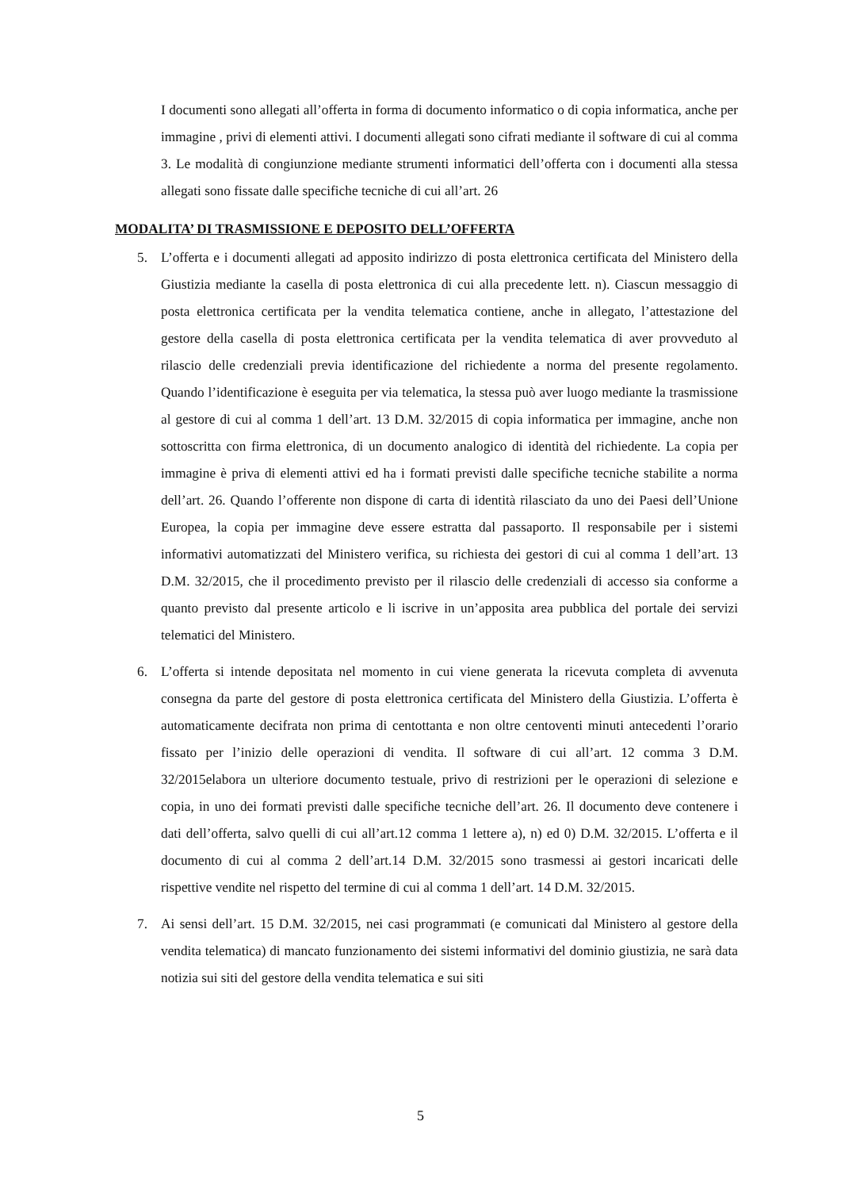I documenti sono allegati all’offerta in forma di documento informatico o di copia informatica, anche per immagine , privi di elementi attivi. I documenti allegati sono cifrati mediante il software di cui al comma 3. Le modalità di congiunzione mediante strumenti informatici dell’offerta con i documenti alla stessa allegati sono fissate dalle specifiche tecniche di cui all’art. 26
MODALITA’ DI TRASMISSIONE E DEPOSITO DELL’OFFERTA
5. L’offerta e i documenti allegati ad apposito indirizzo di posta elettronica certificata del Ministero della Giustizia mediante la casella di posta elettronica di cui alla precedente lett. n). Ciascun messaggio di posta elettronica certificata per la vendita telematica contiene, anche in allegato, l’attestazione del gestore della casella di posta elettronica certificata per la vendita telematica di aver provveduto al rilascio delle credenziali previa identificazione del richiedente a norma del presente regolamento. Quando l’identificazione è eseguita per via telematica, la stessa può aver luogo mediante la trasmissione al gestore di cui al comma 1 dell’art. 13 D.M. 32/2015 di copia informatica per immagine, anche non sottoscritta con firma elettronica, di un documento analogico di identità del richiedente. La copia per immagine è priva di elementi attivi ed ha i formati previsti dalle specifiche tecniche stabilite a norma dell’art. 26. Quando l’offerente non dispone di carta di identità rilasciato da uno dei Paesi dell’Unione Europea, la copia per immagine deve essere estratta dal passaporto. Il responsabile per i sistemi informativi automatizzati del Ministero verifica, su richiesta dei gestori di cui al comma 1 dell’art. 13 D.M. 32/2015, che il procedimento previsto per il rilascio delle credenziali di accesso sia conforme a quanto previsto dal presente articolo e li iscrive in un’apposita area pubblica del portale dei servizi telematici del Ministero.
6. L’offerta si intende depositata nel momento in cui viene generata la ricevuta completa di avvenuta consegna da parte del gestore di posta elettronica certificata del Ministero della Giustizia. L’offerta è automaticamente decifrata non prima di centottanta e non oltre centoventi minuti antecedenti l’orario fissato per l’inizio delle operazioni di vendita. Il software di cui all’art. 12 comma 3 D.M. 32/2015elabora un ulteriore documento testuale, privo di restrizioni per le operazioni di selezione e copia, in uno dei formati previsti dalle specifiche tecniche dell’art. 26. Il documento deve contenere i dati dell’offerta, salvo quelli di cui all’art.12 comma 1 lettere a), n) ed 0) D.M. 32/2015. L’offerta e il documento di cui al comma 2 dell’art.14 D.M. 32/2015 sono trasmessi ai gestori incaricati delle rispettive vendite nel rispetto del termine di cui al comma 1 dell’art. 14 D.M. 32/2015.
7. Ai sensi dell’art. 15 D.M. 32/2015, nei casi programmati (e comunicati dal Ministero al gestore della vendita telematica) di mancato funzionamento dei sistemi informativi del dominio giustizia, ne sarà data notizia sui siti del gestore della vendita telematica e sui siti
5